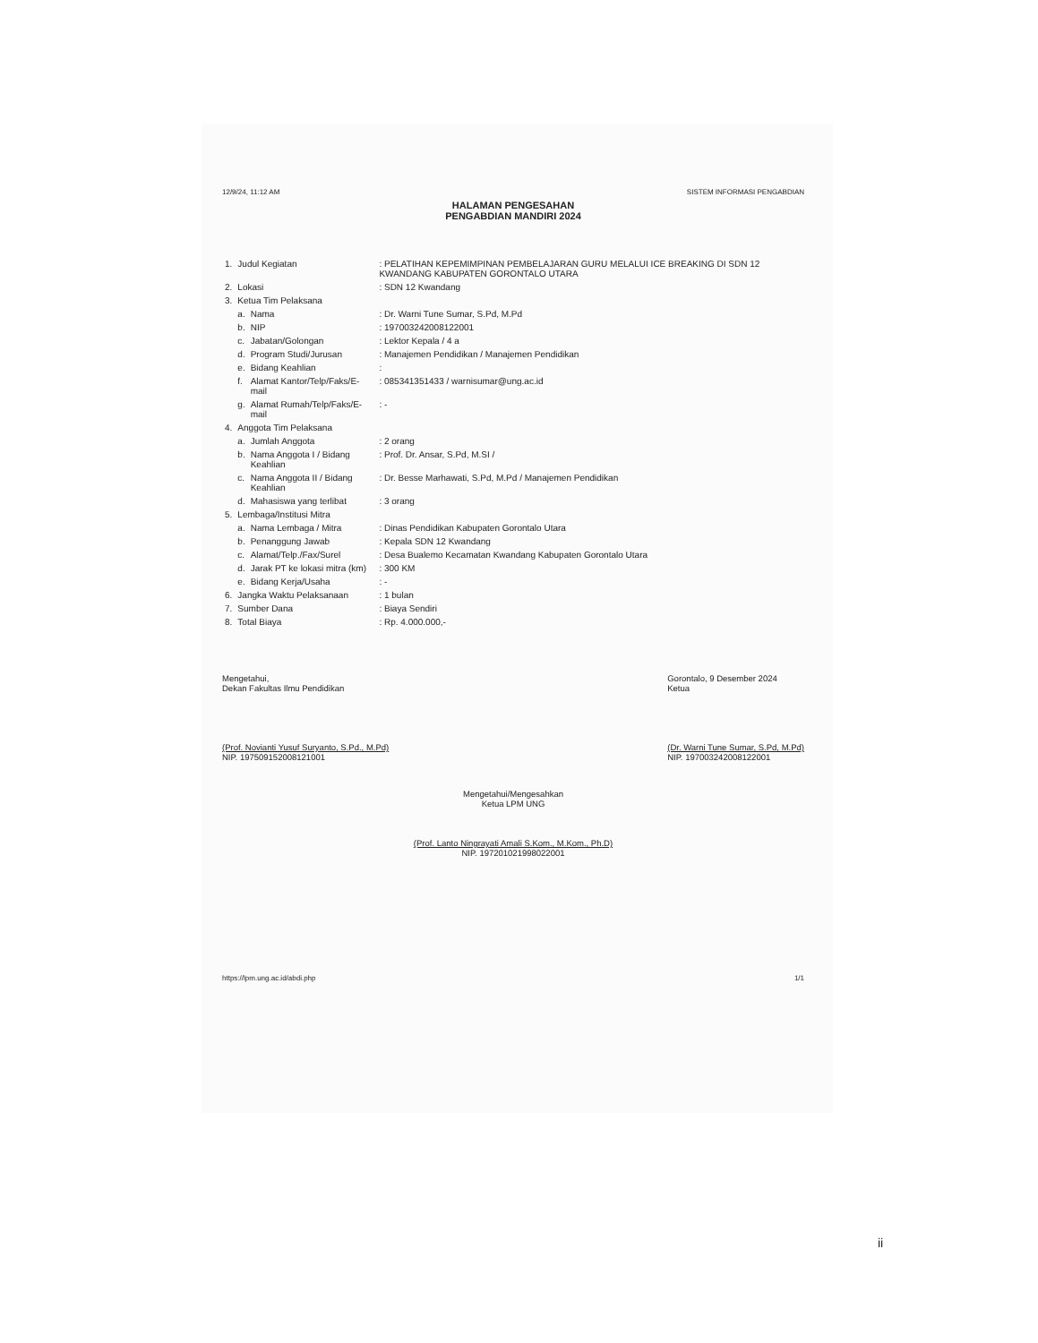12/9/24, 11:12 AM SISTEM INFORMASI PENGABDIAN
HALAMAN PENGESAHAN
PENGABDIAN MANDIRI 2024
| 1. | Judul Kegiatan | | : PELATIHAN KEPEMIMPINAN PEMBELAJARAN GURU MELALUI ICE BREAKING DI SDN 12 KWANDANG KABUPATEN GORONTALO UTARA |
| 2. | Lokasi | | : SDN 12 Kwandang |
| 3. | Ketua Tim Pelaksana | | |
| | a. | Nama | : Dr. Warni Tune Sumar, S.Pd, M.Pd |
| | b. | NIP | : 197003242008122001 |
| | c. | Jabatan/Golongan | : Lektor Kepala / 4 a |
| | d. | Program Studi/Jurusan | : Manajemen Pendidikan / Manajemen Pendidikan |
| | e. | Bidang Keahlian | : |
| | f. | Alamat Kantor/Telp/Faks/E-mail | : 085341351433 / warnisumar@ung.ac.id |
| | g. | Alamat Rumah/Telp/Faks/E-mail | : - |
| 4. | Anggota Tim Pelaksana | | |
| | a. | Jumlah Anggota | : 2 orang |
| | b. | Nama Anggota I / Bidang Keahlian | : Prof. Dr. Ansar, S.Pd, M.SI / |
| | c. | Nama Anggota II / Bidang Keahlian | : Dr. Besse Marhawati, S.Pd, M.Pd / Manajemen Pendidikan |
| | d. | Mahasiswa yang terlibat | : 3 orang |
| 5. | Lembaga/Institusi Mitra | | |
| | a. | Nama Lembaga / Mitra | : Dinas Pendidikan Kabupaten Gorontalo Utara |
| | b. | Penanggung Jawab | : Kepala SDN 12 Kwandang |
| | c. | Alamat/Telp./Fax/Surel | : Desa Bualemo Kecamatan Kwandang Kabupaten Gorontalo Utara |
| | d. | Jarak PT ke lokasi mitra (km) | : 300 KM |
| | e. | Bidang Kerja/Usaha | : - |
| 6. | Jangka Waktu Pelaksanaan | | : 1 bulan |
| 7. | Sumber Dana | | : Biaya Sendiri |
| 8. | Total Biaya | | : Rp. 4.000.000,- |
Mengetahui,
Dekan Fakultas Ilmu Pendidikan
(Prof. Novianti Yusuf Suryanto, S.Pd., M.Pd)
NIP. 197509152008121001
Gorontalo, 9 Desember 2024
Ketua
(Dr. Warni Tune Sumar, S.Pd, M.Pd)
NIP. 197003242008122001
Mengetahui/Mengesahkan
Ketua LPM UNG
(Prof. Lanto Ningrayati Amali S.Kom., M.Kom., Ph.D)
NIP. 197201021998022001
https://lpm.ung.ac.id/abdi.php 1/1
ii